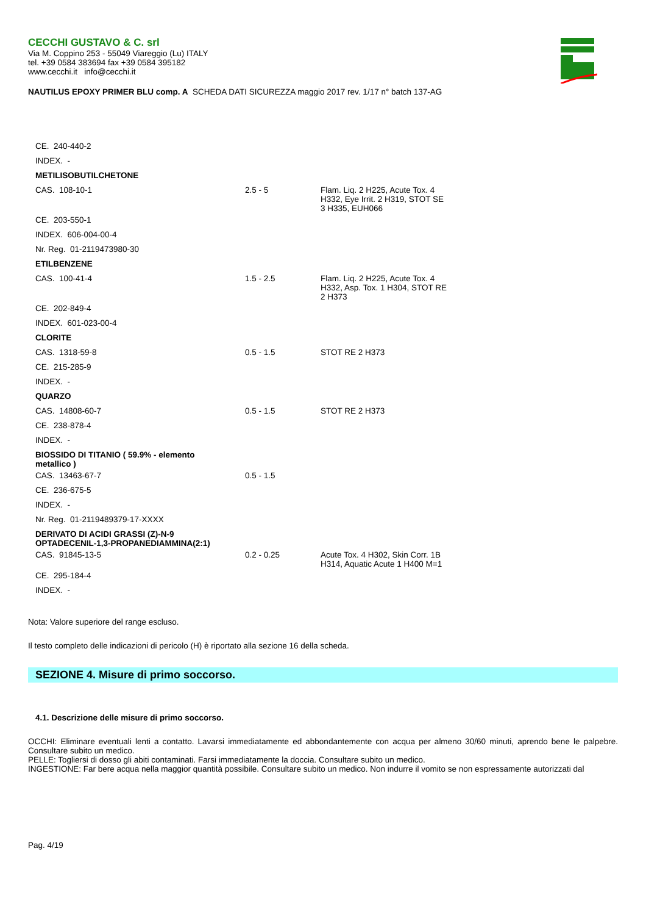CECCHI GUSTAVO & C. srl
Via M. Coppino 253 - 55049 Viareggio (Lu) ITALY
tel. +39 0584 383694 fax +39 0584 395182
www.cecchi.it info@cecchi.it
NAUTILUS EPOXY PRIMER BLU comp. A SCHEDA DATI SICUREZZA maggio 2017 rev. 1/17 n° batch 137-AG
| CE. 240-440-2 | | |
| INDEX. - | | |
| METILISOBUTILCHETONE | | |
| CAS. 108-10-1 | 2.5 - 5 | Flam. Liq. 2 H225, Acute Tox. 4 H332, Eye Irrit. 2 H319, STOT SE 3 H335, EUH066 |
| CE. 203-550-1 | | |
| INDEX. 606-004-00-4 | | |
| Nr. Reg. 01-2119473980-30 | | |
| ETILBENZENE | | |
| CAS. 100-41-4 | 1.5 - 2.5 | Flam. Liq. 2 H225, Acute Tox. 4 H332, Asp. Tox. 1 H304, STOT RE 2 H373 |
| CE. 202-849-4 | | |
| INDEX. 601-023-00-4 | | |
| CLORITE | | |
| CAS. 1318-59-8 | 0.5 - 1.5 | STOT RE 2 H373 |
| CE. 215-285-9 | | |
| INDEX. - | | |
| QUARZO | | |
| CAS. 14808-60-7 | 0.5 - 1.5 | STOT RE 2 H373 |
| CE. 238-878-4 | | |
| INDEX. - | | |
| BIOSSIDO DI TITANIO ( 59.9% - elemento metallico ) | | |
| CAS. 13463-67-7 | 0.5 - 1.5 | |
| CE. 236-675-5 | | |
| INDEX. - | | |
| Nr. Reg. 01-2119489379-17-XXXX | | |
| DERIVATO DI ACIDI GRASSI (Z)-N-9 OPTADECENIL-1,3-PROPANEDIAMMINA(2:1) | | |
| CAS. 91845-13-5 | 0.2 - 0.25 | Acute Tox. 4 H302, Skin Corr. 1B H314, Aquatic Acute 1 H400 M=1 |
| CE. 295-184-4 | | |
| INDEX. - | | |
Nota: Valore superiore del range escluso.
Il testo completo delle indicazioni di pericolo (H) è riportato alla sezione 16 della scheda.
SEZIONE 4. Misure di primo soccorso.
4.1. Descrizione delle misure di primo soccorso.
OCCHI: Eliminare eventuali lenti a contatto. Lavarsi immediatamente ed abbondantemente con acqua per almeno 30/60 minuti, aprendo bene le palpebre. Consultare subito un medico.
PELLE: Togliersi di dosso gli abiti contaminati. Farsi immediatamente la doccia. Consultare subito un medico.
INGESTIONE: Far bere acqua nella maggior quantità possibile. Consultare subito un medico. Non indurre il vomito se non espressamente autorizzati dal
Pag. 4/19